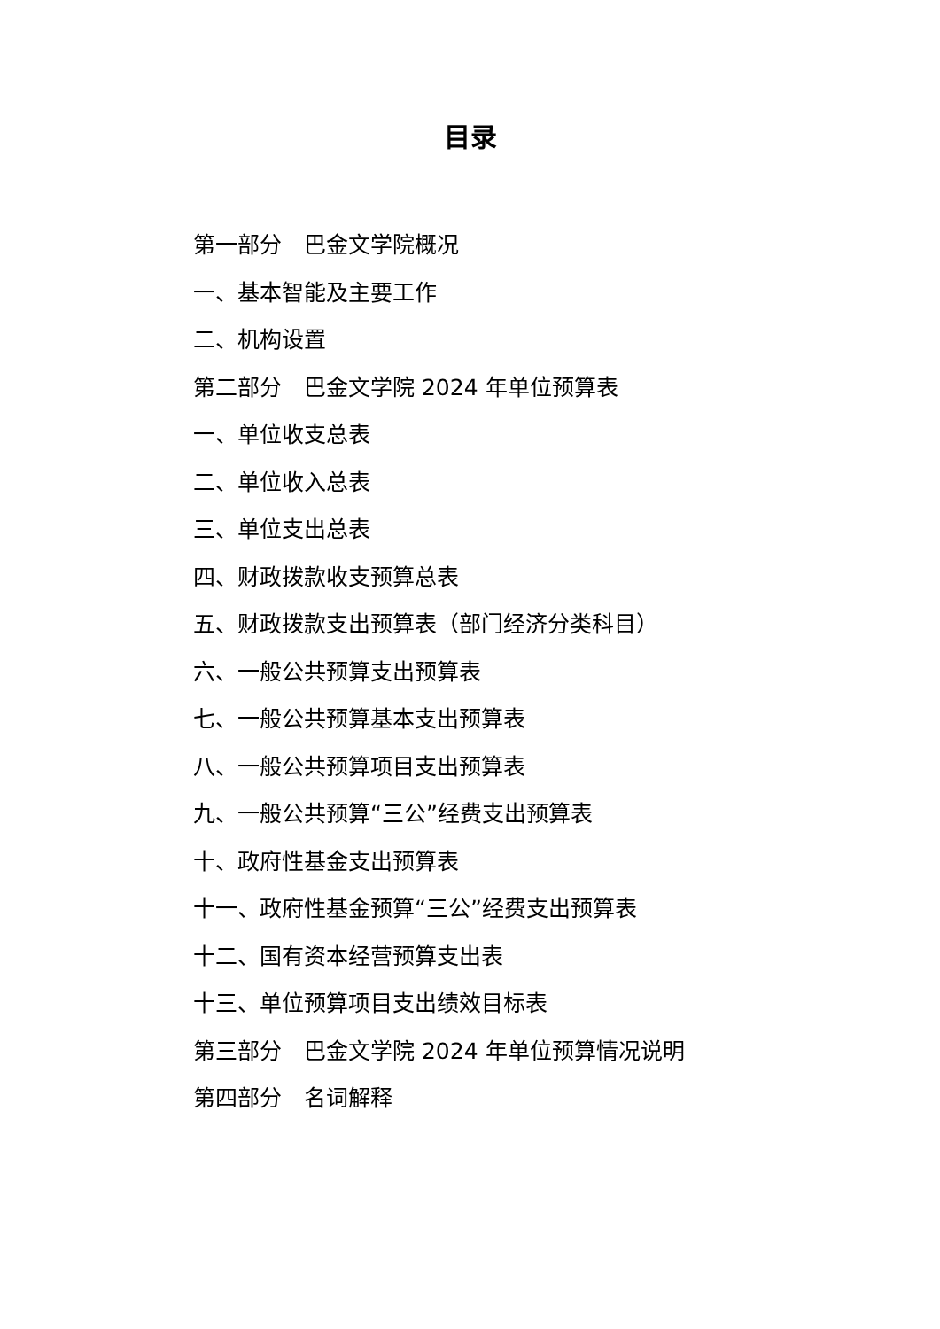目录
第一部分　巴金文学院概况
一、基本智能及主要工作
二、机构设置
第二部分　巴金文学院 2024 年单位预算表
一、单位收支总表
二、单位收入总表
三、单位支出总表
四、财政拨款收支预算总表
五、财政拨款支出预算表（部门经济分类科目）
六、一般公共预算支出预算表
七、一般公共预算基本支出预算表
八、一般公共预算项目支出预算表
九、一般公共预算“三公”经费支出预算表
十、政府性基金支出预算表
十一、政府性基金预算“三公”经费支出预算表
十二、国有资本经营预算支出表
十三、单位预算项目支出绩效目标表
第三部分　巴金文学院 2024 年单位预算情况说明
第四部分　名词解释